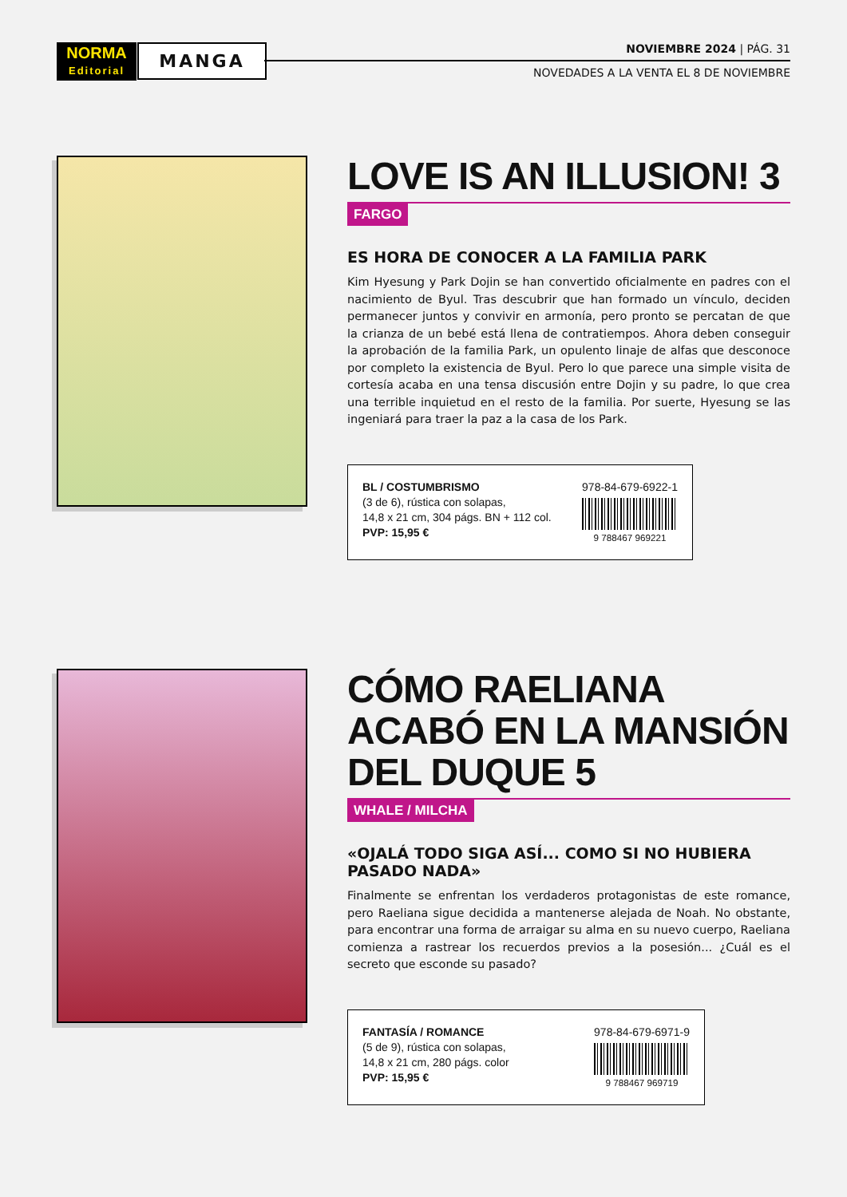NORMA
Editorial
MANGA
NOVIEMBRE 2024 | PÁG. 31
NOVEDADES A LA VENTA EL 8 DE NOVIEMBRE
LOVE IS AN ILLUSION! 3
FARGO
ES HORA DE CONOCER A LA FAMILIA PARK
Kim Hyesung y Park Dojin se han convertido oficialmente en padres con el nacimiento de Byul. Tras descubrir que han formado un vínculo, deciden permanecer juntos y convivir en armonía, pero pronto se percatan de que la crianza de un bebé está llena de contratiempos. Ahora deben conseguir la aprobación de la familia Park, un opulento linaje de alfas que desconoce por completo la existencia de Byul. Pero lo que parece una simple visita de cortesía acaba en una tensa discusión entre Dojin y su padre, lo que crea una terrible inquietud en el resto de la familia. Por suerte, Hyesung se las ingeniará para traer la paz a la casa de los Park.
BL / COSTUMBRISMO
(3 de 6), rústica con solapas,
14,8 x 21 cm, 304 págs. BN + 112 col.
PVP: 15,95 €
978-84-679-6922-1
9 788467 969221
CÓMO RAELIANA ACABÓ EN LA MANSIÓN DEL DUQUE 5
WHALE / MILCHA
«OJALÁ TODO SIGA ASÍ... COMO SI NO HUBIERA PASADO NADA»
Finalmente se enfrentan los verdaderos protagonistas de este romance, pero Raeliana sigue decidida a mantenerse alejada de Noah. No obstante, para encontrar una forma de arraigar su alma en su nuevo cuerpo, Raeliana comienza a rastrear los recuerdos previos a la posesión... ¿Cuál es el secreto que esconde su pasado?
FANTASÍA / ROMANCE
(5 de 9), rústica con solapas,
14,8 x 21 cm, 280 págs. color
PVP: 15,95 €
978-84-679-6971-9
9 788467 969719